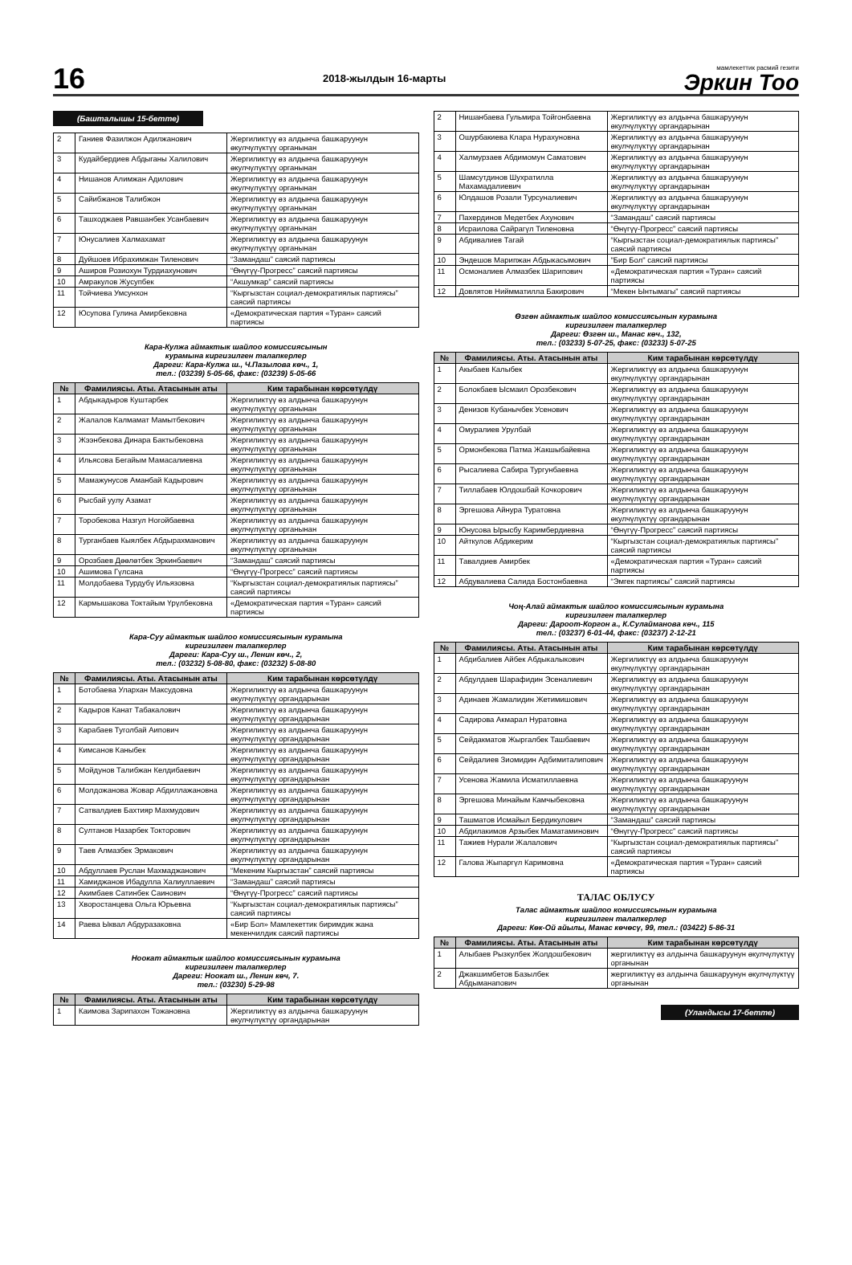16
2018-жылдын 16-марты
мамлекеттик расмий гезити
Эркин Тоо
(Башталышы 15-бетте)
| 2 | Ганиев Фазилжон Адилжанович | Жергиликтүү өз алдынча башкаруунун өкулчүлүктүү органынан |
| 3 | Кудайбердиев Абдыганы Халилович | Жергиликтүү өз алдынча башкаруунун өкулчүлүктүү органынан |
| 4 | Нишанов Алимжан Адилович | Жергиликтүү өз алдынча башкаруунун өкулчүлүктүү органынан |
| 5 | Сайибжанов Талибжон | Жергиликтүү өз алдынча башкаруунун өкулчүлүктүү органынан |
| 6 | Ташходжаев Равшанбек Усанбаевич | Жергиликтүү өз алдынча башкаруунун өкулчүлүктүү органынан |
| 7 | Юнусалиев Халмахамат | Жергиликтүү өз алдынча башкаруунун өкулчүлүктүү органынан |
| 8 | Дуйшоев Ибрахимжан Тиленович | “Замандаш” саясий партиясы |
| 9 | Аширов Розиохун Турдиахунович | “Өнүгүү-Прогресс” саясий партиясы |
| 10 | Амракулов Жусупбек | “Акшумкар” саясий партиясы |
| 11 | Тойчиева Умсунхон | “Кыргызстан социал-демократиялык партиясы” саясий партиясы |
| 12 | Юсупова Гулина Амирбековна | «Демократическая партия «Туран» саясий партиясы |
Кара-Кулжа аймактык шайлоо комиссиясынын
курамына киргизилген талапкерлер
Дареги: Кара-Кулжа ш., Ч.Пазылова көч., 1,
тел.: (03239) 5-05-66, факс: (03239) 5-05-66
| № | Фамилиясы. Аты. Атасынын аты | Ким тарабынан көрсөтүлдү |
| --- | --- | --- |
| 1 | Абдыкадыров Куштарбек | Жергиликтүү өз алдынча башкаруунун өкулчүлүктүү органынан |
| 2 | Жалалов Калмамат Мамытбекович | Жергиликтүү өз алдынча башкаруунун өкулчүлүктүү органынан |
| 3 | Жээнбекова Динара Бактыбековна | Жергиликтүү өз алдынча башкаруунун өкулчүлүктүү органынан |
| 4 | Ильясова Бегайым Мамасалиевна | Жергиликтүү өз алдынча башкаруунун өкулчүлүктүү органынан |
| 5 | Мамажунусов Аманбай Кадырович | Жергиликтүү өз алдынча башкаруунун өкулчүлүктүү органынан |
| 6 | Рысбай уулу Азамат | Жергиликтүү өз алдынча башкаруунун өкулчүлүктүү органынан |
| 7 | Торобекова Назгул Ногойбаевна | Жергиликтүү өз алдынча башкаруунун өкулчүлүктүү органынан |
| 8 | Турганбаев Кыялбек Абдырахманович | Жергиликтүү өз алдынча башкаруунун өкулчүлүктүү органынан |
| 9 | Орозбаев Дөөлөтбек Эркинбаевич | “Замандаш” саясий партиясы |
| 10 | Ашимова Гүлсана | “Өнүгүү-Прогресс” саясий партиясы |
| 11 | Молдобаева Турдубү Ильязовна | “Кыргызстан социал-демократиялык партиясы” саясий партиясы |
| 12 | Кармышакова Токтайым Үрүлбековна | «Демократическая партия «Туран» саясий партиясы |
Кара-Суу аймактык шайлоо комиссиясынын курамына
киргизилген талапкерлер
Дареги: Кара-Суу ш., Ленин көч., 2,
тел.: (03232) 5-08-80, факс: (03232) 5-08-80
| № | Фамилиясы. Аты. Атасынын аты | Ким тарабынан көрсөтүлдү |
| --- | --- | --- |
| 1 | Ботобаева Улархан Максудовна | Жергиликтүү өз алдынча башкаруунун өкулчүлүктүү органдарынан |
| 2 | Кадыров Канат Табакалович | Жергиликтүү өз алдынча башкаруунун өкулчүлүктүү органдарынан |
| 3 | Карабаев Туголбай Аипович | Жергиликтүү өз алдынча башкаруунун өкулчүлүктүү органдарынан |
| 4 | Кимсанов Каныбек | Жергиликтүү өз алдынча башкаруунун өкулчүлүктүү органдарынан |
| 5 | Мойдунов Талибжан Келдибаевич | Жергиликтүү өз алдынча башкаруунун өкулчүлүктүү органдарынан |
| 6 | Молдожанова Жовар Абдиллажановна | Жергиликтүү өз алдынча башкаруунун өкулчүлүктүү органдарынан |
| 7 | Сатвалдиев Бахтияр Махмудович | Жергиликтүү өз алдынча башкаруунун өкулчүлүктүү органдарынан |
| 8 | Султанов Назарбек Токторович | Жергиликтүү өз алдынча башкаруунун өкулчүлүктүү органдарынан |
| 9 | Таев Алмазбек Эрмакович | Жергиликтүү өз алдынча башкаруунун өкулчүлүктүү органдарынан |
| 10 | Абдуллаев Руслан Махмаджанович | “Мекеним Кыргызстан” саясий партиясы |
| 11 | Хамиджанов Ибадулла Халиуллаевич | “Замандаш” саясий партиясы |
| 12 | Акимбаев Сатинбек Саинович | “Өнүгүү-Прогресс” саясий партиясы |
| 13 | Хворостанцева Ольга Юрьевна | “Кыргызстан социал-демократиялык партиясы” саясий партиясы |
| 14 | Раева Ыквал Абдуразаковна | «Бир Бол» Мамлекеттик биримдик жана мекенчилдик саясий партиясы |
Ноокат аймактык шайлоо комиссиясынын курамына
киргизилген талапкерлер
Дареги: Ноокат ш., Ленин көч, 7.
тел.: (03230) 5-29-98
| № | Фамилиясы. Аты. Атасынын аты | Ким тарабынан көрсөтүлдү |
| --- | --- | --- |
| 1 | Каимова Зарипахон Тожановна | Жергиликтүү өз алдынча башкаруунун өкулчүлүктүү органдарынан |
| 2 | Нишанбаева Гульмира Тойгонбаевна | Жергиликтүү өз алдынча башкаруунун өкулчүлүктүү органдарынан |
| 3 | Ошурбакиева Клара Нурахуновна | Жергиликтүү өз алдынча башкаруунун өкулчүлүктүү органдарынан |
| 4 | Халмурзаев Абдимомун Саматович | Жергиликтүү өз алдынча башкаруунун өкулчүлүктүү органдарынан |
| 5 | Шамсутдинов Шухратилла Махамадалиевич | Жергиликтүү өз алдынча башкаруунун өкулчүлүктүү органдарынан |
| 6 | Юлдашов Розали Турсуналиевич | Жергиликтүү өз алдынча башкаруунун өкулчүлүктүү органдарынан |
| 7 | Пахердинов Медетбек Ахунович | “Замандаш” саясий партиясы |
| 8 | Исраилова Сайрагүл Тиленовна | “Өнүгүү-Прогресс” саясий партиясы |
| 9 | Абдивалиев Тагай | “Кыргызстан социал-демократиялык партиясы” саясий партиясы |
| 10 | Эндешов Марипжан Абдыкасымович | "Бир Бол" саясий партиясы |
| 11 | Осмоналиев Алмазбек Шарипович | «Демократическая партия «Туран» саясий партиясы |
| 12 | Довлятов Ниймматилла Бакирович | “Мекен Ынтымагы” саясий партиясы |
Өзгөн аймактык шайлоо комиссиясынын курамына
киргизилген талапкерлер
Дареги: Өзгөн ш., Манас көч., 132,
тел.: (03233) 5-07-25, факс: (03233) 5-07-25
| № | Фамилиясы. Аты. Атасынын аты | Ким тарабынан көрсөтүлдү |
| --- | --- | --- |
| 1 | Акыбаев Калыбек | Жергиликтүү өз алдынча башкаруунун өкулчүлүктүү органдарынан |
| 2 | Болокбаев Ысмаил Орозбекович | Жергиликтүү өз алдынча башкаруунун өкулчүлүктүү органдарынан |
| 3 | Денизов Кубанычбек Усенович | Жергиликтүү өз алдынча башкаруунун өкулчүлүктүү органдарынан |
| 4 | Омуралиев Урулбай | Жергиликтүү өз алдынча башкаруунун өкулчүлүктүү органдарынан |
| 5 | Ормонбекова Патма Жакшыбайевна | Жергиликтүү өз алдынча башкаруунун өкулчүлүктүү органдарынан |
| 6 | Рысалиева Сабира Тургунбаевна | Жергиликтүү өз алдынча башкаруунун өкулчүлүктүү органдарынан |
| 7 | Тиллабаев Юлдошбай Кочкорович | Жергиликтүү өз алдынча башкаруунун өкулчүлүктүү органдарынан |
| 8 | Эргешова Айнура Туратовна | Жергиликтүү өз алдынча башкаруунун өкулчүлүктүү органдарынан |
| 9 | Юнусова Ырысбу Каримбердиевна | “Өнүгүү-Прогресс” саясий партиясы |
| 10 | Айткулов Абдикерим | “Кыргызстан социал-демократиялык партиясы” саясий партиясы |
| 11 | Тавалдиев Амирбек | «Демократическая партия «Туран» саясий партиясы |
| 12 | Абдувалиева Салида Бостонбаевна | “Эмгек партиясы” саясий партиясы |
Чоң-Алай аймактык шайлоо комиссиясынын курамына
киргизилген талапкерлер
Дареги: Дароот-Коргон а., К.Сулайманова көч., 115
тел.: (03237) 6-01-44, факс: (03237) 2-12-21
| № | Фамилиясы. Аты. Атасынын аты | Ким тарабынан көрсөтүлдү |
| --- | --- | --- |
| 1 | Абдибалиев Айбек Абдыкалыкович | Жергиликтүү өз алдынча башкаруунун өкулчүлүктүү органдарынан |
| 2 | Абдулдаев Шарафидин Эсеналиевич | Жергиликтүү өз алдынча башкаруунун өкулчүлүктүү органдарынан |
| 3 | Адинаев Жамалидин Жетимишович | Жергиликтүү өз алдынча башкаруунун өкулчүлүктүү органдарынан |
| 4 | Садирова Акмарал Нуратовна | Жергиликтүү өз алдынча башкаруунун өкулчүлүктүү органдарынан |
| 5 | Сейдакматов Жыргалбек Ташбаевич | Жергиликтүү өз алдынча башкаруунун өкулчүлүктүү органдарынан |
| 6 | Сейдалиев Зиомидин Адбимиталипович | Жергиликтүү өз алдынча башкаруунун өкулчүлүктүү органдарынан |
| 7 | Усенова Жамила Исматиллаевна | Жергиликтүү өз алдынча башкаруунун өкулчүлүктүү органдарынан |
| 8 | Эргешова Минайым Камчыбековна | Жергиликтүү өз алдынча башкаруунун өкулчүлүктүү органдарынан |
| 9 | Ташматов Исмайыл Бердикулович | “Замандаш” саясий партиясы |
| 10 | Абдилакимов Арзыбек Маматаминович | “Өнүгүү-Прогресс” саясий партиясы |
| 11 | Тажиев Нурали Жалалович | “Кыргызстан социал-демократиялык партиясы” саясий партиясы |
| 12 | Галова Жыпаргүл Каримовна | «Демократическая партия «Туран» саясий партиясы |
ТАЛАС ОБЛУСУ
Талас аймактык шайлоо комиссиясынын курамына
киргизилген талапкерлер
Дареги: Көк-Ой айылы, Манас көчөсү, 99, тел.: (03422) 5-86-31
| № | Фамилиясы. Аты. Атасынын аты | Ким тарабынан көрсөтүлдү |
| --- | --- | --- |
| 1 | Алыбаев Рызкулбек Жолдошбекович | жергиликтүү өз алдынча башкаруунун өкулчүлүктүү органынан |
| 2 | Джакшимбетов Базылбек Абдыманапович | жергиликтүү өз алдынча башкаруунун өкулчүлүктүү органынан |
(Уландысы 17-бетте)